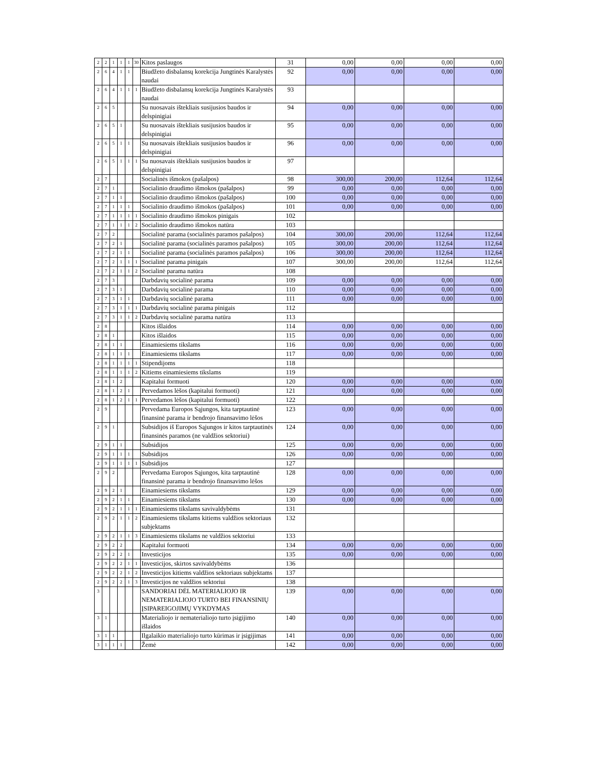| 2 | 2 | 1 | 1 | 1 | 30 | Kitos paslaugos | 31 | 0,00 | 0,00 | 0,00 | 0,00 |
| 2 | 6 | 4 | 1 | 1 | | Biudžeto disbalansų korekcija Jungtinės Karalystės naudai | 92 | 0,00 | 0,00 | 0,00 | 0,00 |
| 2 | 6 | 4 | 1 | 1 | 1 | Biudžeto disbalansų korekcija Jungtinės Karalystės naudai | 93 | | | | |
| 2 | 6 | 5 | | | | Su nuosavais ištekliais susijusios baudos ir delspinigiai | 94 | 0,00 | 0,00 | 0,00 | 0,00 |
| 2 | 6 | 5 | 1 | | | Su nuosavais ištekliais susijusios baudos ir delspinigiai | 95 | 0,00 | 0,00 | 0,00 | 0,00 |
| 2 | 6 | 5 | 1 | 1 | | Su nuosavais ištekliais susijusios baudos ir delspinigiai | 96 | 0,00 | 0,00 | 0,00 | 0,00 |
| 2 | 6 | 5 | 1 | 1 | 1 | Su nuosavais ištekliais susijusios baudos ir delspinigiai | 97 | | | | |
| 2 | 7 | | | | | Socialinės išmokos (pašalpos) | 98 | 300,00 | 200,00 | 112,64 | 112,64 |
| 2 | 7 | 1 | | | | Socialinio draudimo išmokos (pašalpos) | 99 | 0,00 | 0,00 | 0,00 | 0,00 |
| 2 | 7 | 1 | 1 | | | Socialinio draudimo išmokos (pašalpos) | 100 | 0,00 | 0,00 | 0,00 | 0,00 |
| 2 | 7 | 1 | 1 | 1 | | Socialinio draudimo išmokos (pašalpos) | 101 | 0,00 | 0,00 | 0,00 | 0,00 |
| 2 | 7 | 1 | 1 | 1 | 1 | Socialinio draudimo išmokos pinigais | 102 | | | | |
| 2 | 7 | 1 | 1 | 1 | 2 | Socialinio draudimo išmokos natūra | 103 | | | | |
| 2 | 7 | 2 | | | | Socialinė parama (socialinės paramos pašalpos) | 104 | 300,00 | 200,00 | 112,64 | 112,64 |
| 2 | 7 | 2 | 1 | | | Socialinė parama (socialinės paramos pašalpos) | 105 | 300,00 | 200,00 | 112,64 | 112,64 |
| 2 | 7 | 2 | 1 | 1 | | Socialinė parama (socialinės paramos pašalpos) | 106 | 300,00 | 200,00 | 112,64 | 112,64 |
| 2 | 7 | 2 | 1 | 1 | 1 | Socialinė parama pinigais | 107 | 300,00 | 200,00 | 112,64 | 112,64 |
| 2 | 7 | 2 | 1 | 1 | 2 | Socialinė parama natūra | 108 | | | | |
| 2 | 7 | 3 | | | | Darbdavių socialinė parama | 109 | 0,00 | 0,00 | 0,00 | 0,00 |
| 2 | 7 | 3 | 1 | | | Darbdavių socialinė parama | 110 | 0,00 | 0,00 | 0,00 | 0,00 |
| 2 | 7 | 3 | 1 | 1 | | Darbdavių socialinė parama | 111 | 0,00 | 0,00 | 0,00 | 0,00 |
| 2 | 7 | 3 | 1 | 1 | 1 | Darbdavių socialinė parama pinigais | 112 | | | | |
| 2 | 7 | 3 | 1 | 1 | 2 | Darbdavių socialinė parama natūra | 113 | | | | |
| 2 | 8 | | | | | Kitos išlaidos | 114 | 0,00 | 0,00 | 0,00 | 0,00 |
| 2 | 8 | 1 | | | | Kitos išlaidos | 115 | 0,00 | 0,00 | 0,00 | 0,00 |
| 2 | 8 | 1 | 1 | | | Einamiesiems tikslams | 116 | 0,00 | 0,00 | 0,00 | 0,00 |
| 2 | 8 | 1 | 1 | 1 | | Einamiesiems tikslams | 117 | 0,00 | 0,00 | 0,00 | 0,00 |
| 2 | 8 | 1 | 1 | 1 | 1 | Stipendijoms | 118 | | | | |
| 2 | 8 | 1 | 1 | 1 | 2 | Kitiems einamiesiems tikslams | 119 | | | | |
| 2 | 8 | 1 | 2 | | | Kapitalui formuoti | 120 | 0,00 | 0,00 | 0,00 | 0,00 |
| 2 | 8 | 1 | 2 | 1 | | Pervedamos lėšos (kapitalui formuoti) | 121 | 0,00 | 0,00 | 0,00 | 0,00 |
| 2 | 8 | 1 | 2 | 1 | 1 | Pervedamos lėšos (kapitalui formuoti) | 122 | | | | |
| 2 | 9 | | | | | Pervedama Europos Sąjungos, kita tarptautinė finansinė parama ir bendrojo finansavimo lėšos | 123 | 0,00 | 0,00 | 0,00 | 0,00 |
| 2 | 9 | 1 | | | | Subsidijos iš Europos Sąjungos ir kitos tarptautinės finansinės paramos (ne valdžios sektoriui) | 124 | 0,00 | 0,00 | 0,00 | 0,00 |
| 2 | 9 | 1 | 1 | | | Subsidijos | 125 | 0,00 | 0,00 | 0,00 | 0,00 |
| 2 | 9 | 1 | 1 | 1 | | Subsidijos | 126 | 0,00 | 0,00 | 0,00 | 0,00 |
| 2 | 9 | 1 | 1 | 1 | 1 | Subsidijos | 127 | | | | |
| 2 | 9 | 2 | | | | Pervedama Europos Sąjungos, kita tarptautinė finansinė parama ir bendrojo finansavimo lėšos | 128 | 0,00 | 0,00 | 0,00 | 0,00 |
| 2 | 9 | 2 | 1 | | | Einamiesiems tikslams | 129 | 0,00 | 0,00 | 0,00 | 0,00 |
| 2 | 9 | 2 | 1 | 1 | | Einamiesiems tikslams | 130 | 0,00 | 0,00 | 0,00 | 0,00 |
| 2 | 9 | 2 | 1 | 1 | 1 | Einamiesiems tikslams savivaldybėms | 131 | | | | |
| 2 | 9 | 2 | 1 | 1 | 2 | Einamiesiems tikslams kitiems valdžios sektoriaus subjektams | 132 | | | | |
| 2 | 9 | 2 | 1 | 1 | 3 | Einamiesiems tikslams ne valdžios sektoriui | 133 | | | | |
| 2 | 9 | 2 | 2 | | | Kapitalui formuoti | 134 | 0,00 | 0,00 | 0,00 | 0,00 |
| 2 | 9 | 2 | 2 | 1 | | Investicijos | 135 | 0,00 | 0,00 | 0,00 | 0,00 |
| 2 | 9 | 2 | 2 | 1 | 1 | Investicijos, skirtos savivaldybėms | 136 | | | | |
| 2 | 9 | 2 | 2 | 1 | 2 | Investicijos kitiems valdžios sektoriaus subjektams | 137 | | | | |
| 2 | 9 | 2 | 2 | 1 | 3 | Investicijos ne valdžios sektoriui | 138 | | | | |
| 3 | | | | | | SANDORIAI DĖL MATERIALIOJO IR NEMATERIALIOJO TURTO BEI FINANSINIŲ ĮSIPAREIGOJIMŲ VYKDYMAS | 139 | 0,00 | 0,00 | 0,00 | 0,00 |
| 3 | 1 | | | | | Materialiojo ir nematerialiojo turto įsigijimo išlaidos | 140 | 0,00 | 0,00 | 0,00 | 0,00 |
| 3 | 1 | 1 | | | | Ilgalaikio materialiojo turto kūrimas ir įsigijimas | 141 | 0,00 | 0,00 | 0,00 | 0,00 |
| 3 | 1 | 1 | 1 | | | Žemė | 142 | 0,00 | 0,00 | 0,00 | 0,00 |